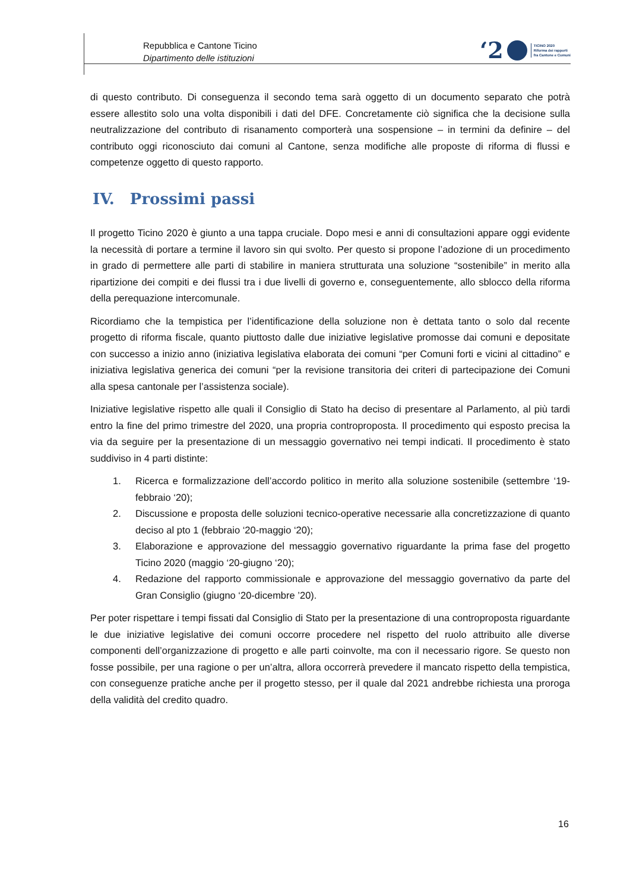Repubblica e Cantone Ticino
Dipartimento delle istituzioni
‘2 TICINO 2020
Riforma dei rapporti
fra Cantone e Comuni
di questo contributo. Di conseguenza il secondo tema sarà oggetto di un documento separato che potrà essere allestito solo una volta disponibili i dati del DFE. Concretamente ciò significa che la decisione sulla neutralizzazione del contributo di risanamento comporterà una sospensione – in termini da definire – del contributo oggi riconosciuto dai comuni al Cantone, senza modifiche alle proposte di riforma di flussi e competenze oggetto di questo rapporto.
IV. Prossimi passi
Il progetto Ticino 2020 è giunto a una tappa cruciale. Dopo mesi e anni di consultazioni appare oggi evidente la necessità di portare a termine il lavoro sin qui svolto. Per questo si propone l’adozione di un procedimento in grado di permettere alle parti di stabilire in maniera strutturata una soluzione “sostenibile” in merito alla ripartizione dei compiti e dei flussi tra i due livelli di governo e, conseguentemente, allo sblocco della riforma della perequazione intercomunale.
Ricordiamo che la tempistica per l’identificazione della soluzione non è dettata tanto o solo dal recente progetto di riforma fiscale, quanto piuttosto dalle due iniziative legislative promosse dai comuni e depositate con successo a inizio anno (iniziativa legislativa elaborata dei comuni “per Comuni forti e vicini al cittadino” e iniziativa legislativa generica dei comuni “per la revisione transitoria dei criteri di partecipazione dei Comuni alla spesa cantonale per l’assistenza sociale).
Iniziative legislative rispetto alle quali il Consiglio di Stato ha deciso di presentare al Parlamento, al più tardi entro la fine del primo trimestre del 2020, una propria controproposta. Il procedimento qui esposto precisa la via da seguire per la presentazione di un messaggio governativo nei tempi indicati. Il procedimento è stato suddiviso in 4 parti distinte:
1. Ricerca e formalizzazione dell’accordo politico in merito alla soluzione sostenibile (settembre ‘19-febbraio ‘20);
2. Discussione e proposta delle soluzioni tecnico-operative necessarie alla concretizzazione di quanto deciso al pto 1 (febbraio ‘20-maggio ‘20);
3. Elaborazione e approvazione del messaggio governativo riguardante la prima fase del progetto Ticino 2020 (maggio ‘20-giugno ‘20);
4. Redazione del rapporto commissionale e approvazione del messaggio governativo da parte del Gran Consiglio (giugno ‘20-dicembre ’20).
Per poter rispettare i tempi fissati dal Consiglio di Stato per la presentazione di una controproposta riguardante le due iniziative legislative dei comuni occorre procedere nel rispetto del ruolo attribuito alle diverse componenti dell’organizzazione di progetto e alle parti coinvolte, ma con il necessario rigore. Se questo non fosse possibile, per una ragione o per un’altra, allora occorrerà prevedere il mancato rispetto della tempistica, con conseguenze pratiche anche per il progetto stesso, per il quale dal 2021 andrebbe richiesta una proroga della validità del credito quadro.
16